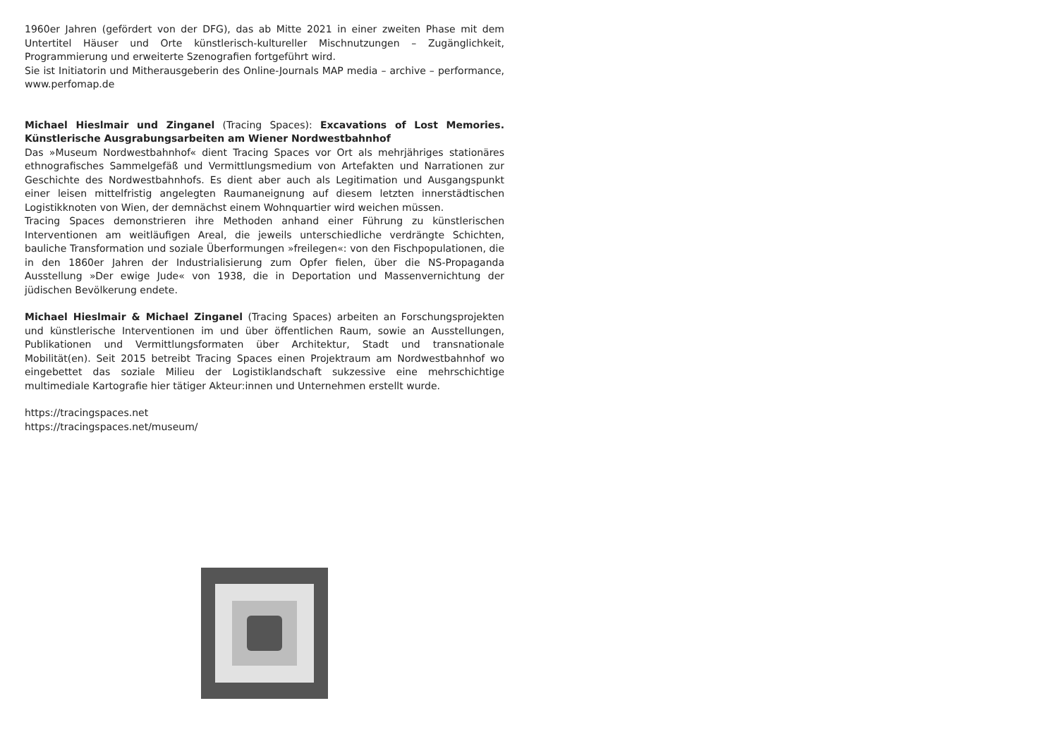1960er Jahren (gefördert von der DFG), das ab Mitte 2021 in einer zweiten Phase mit dem Untertitel Häuser und Orte künstlerisch-kultureller Mischnutzungen – Zugänglichkeit, Programmierung und erweiterte Szenografien fortgeführt wird.
Sie ist Initiatorin und Mitherausgeberin des Online-Journals MAP media – archive – performance, www.perfomap.de
Michael Hieslmair und Zinganel (Tracing Spaces): Excavations of Lost Memories. Künstlerische Ausgrabungsarbeiten am Wiener Nordwestbahnhof
Das »Museum Nordwestbahnhof« dient Tracing Spaces vor Ort als mehrjähriges stationäres ethnografisches Sammelgefäß und Vermittlungsmedium von Artefakten und Narrationen zur Geschichte des Nordwestbahnhofs. Es dient aber auch als Legitimation und Ausgangspunkt einer leisen mittelfristig angelegten Raumaneignung auf diesem letzten innerstädtischen Logistikknoten von Wien, der demnächst einem Wohnquartier wird weichen müssen.
Tracing Spaces demonstrieren ihre Methoden anhand einer Führung zu künstlerischen Interventionen am weitläufigen Areal, die jeweils unterschiedliche verdrängte Schichten, bauliche Transformation und soziale Überformungen »freilegen«: von den Fischpopulationen, die in den 1860er Jahren der Industrialisierung zum Opfer fielen, über die NS-Propaganda Ausstellung »Der ewige Jude« von 1938, die in Deportation und Massenvernichtung der jüdischen Bevölkerung endete.
Michael Hieslmair & Michael Zinganel (Tracing Spaces) arbeiten an Forschungsprojekten und künstlerische Interventionen im und über öffentlichen Raum, sowie an Ausstellungen, Publikationen und Vermittlungsformaten über Architektur, Stadt und transnationale Mobilität(en). Seit 2015 betreibt Tracing Spaces einen Projektraum am Nordwestbahnhof wo eingebettet das soziale Milieu der Logistiklandschaft sukzessive eine mehrschichtige multimediale Kartografie hier tätiger Akteur:innen und Unternehmen erstellt wurde.
https://tracingspaces.net
https://tracingspaces.net/museum/